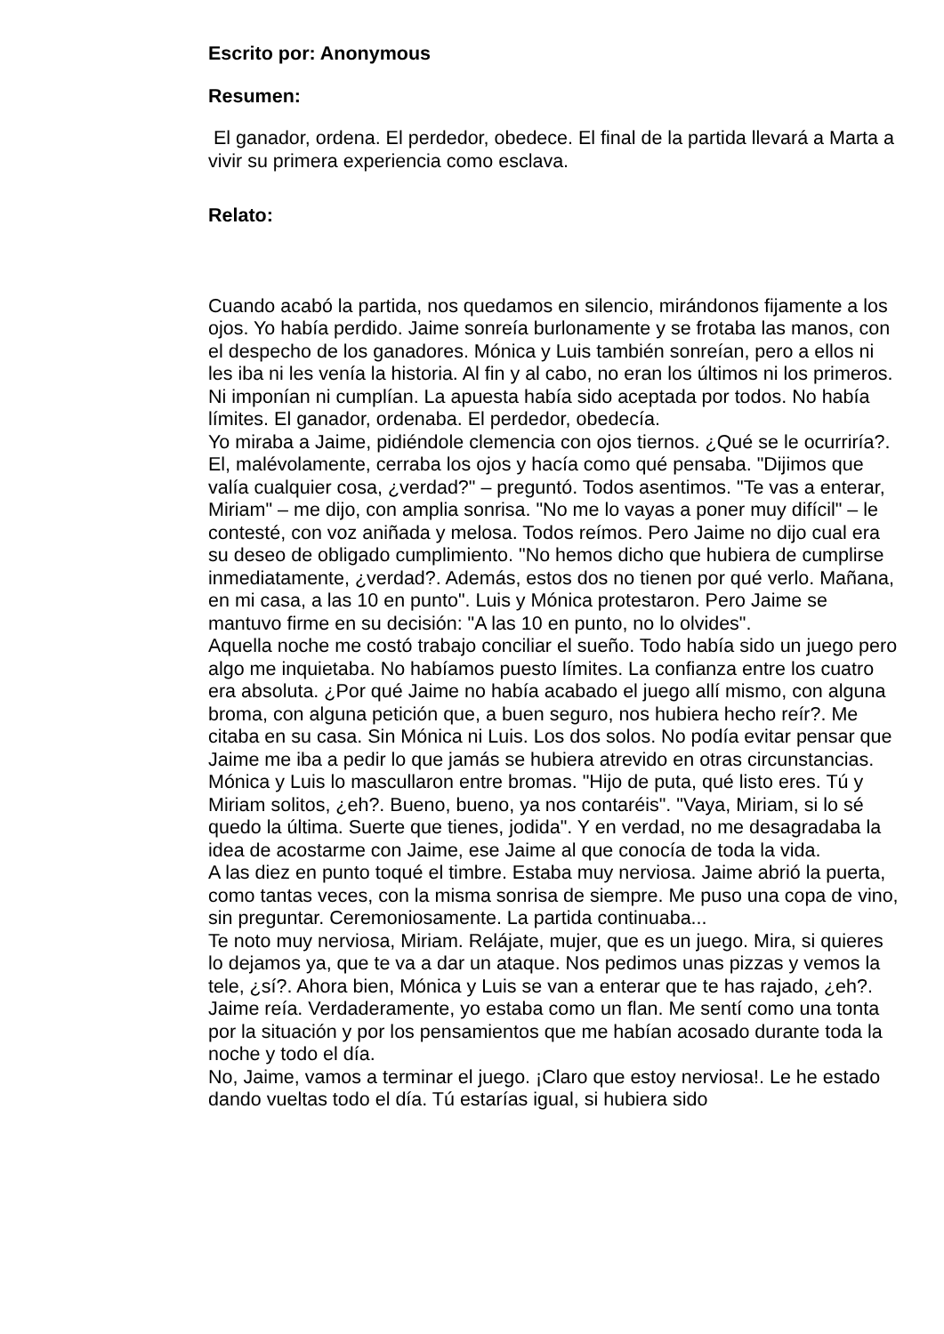Escrito por: Anonymous
Resumen:
El ganador, ordena. El perdedor, obedece. El final de la partida llevará a Marta a vivir su primera experiencia como esclava.
Relato:
Cuando acabó la partida, nos quedamos en silencio, mirándonos fijamente a los ojos. Yo había perdido. Jaime sonreía burlonamente y se frotaba las manos, con el despecho de los ganadores. Mónica y Luis también sonreían, pero a ellos ni les iba ni les venía la historia. Al fin y al cabo, no eran los últimos ni los primeros. Ni imponían ni cumplían. La apuesta había sido aceptada por todos. No había límites. El ganador, ordenaba. El perdedor, obedecía.
Yo miraba a Jaime, pidiéndole clemencia con ojos tiernos. ¿Qué se le ocurriría?. El, malévolamente, cerraba los ojos y hacía como qué pensaba. "Dijimos que valía cualquier cosa, ¿verdad?" – preguntó. Todos asentimos. "Te vas a enterar, Miriam" – me dijo, con amplia sonrisa. "No me lo vayas a poner muy difícil" – le contesté, con voz aniñada y melosa. Todos reímos. Pero Jaime no dijo cual era su deseo de obligado cumplimiento. "No hemos dicho que hubiera de cumplirse inmediatamente, ¿verdad?. Además, estos dos no tienen por qué verlo. Mañana, en mi casa, a las 10 en punto". Luis y Mónica protestaron. Pero Jaime se mantuvo firme en su decisión: "A las 10 en punto, no lo olvides".
Aquella noche me costó trabajo conciliar el sueño. Todo había sido un juego pero algo me inquietaba. No habíamos puesto límites. La confianza entre los cuatro era absoluta. ¿Por qué Jaime no había acabado el juego allí mismo, con alguna broma, con alguna petición que, a buen seguro, nos hubiera hecho reír?. Me citaba en su casa. Sin Mónica ni Luis. Los dos solos. No podía evitar pensar que Jaime me iba a pedir lo que jamás se hubiera atrevido en otras circunstancias. Mónica y Luis lo mascullaron entre bromas. "Hijo de puta, qué listo eres. Tú y Miriam solitos, ¿eh?. Bueno, bueno, ya nos contaréis". "Vaya, Miriam, si lo sé quedo la última. Suerte que tienes, jodida". Y en verdad, no me desagradaba la idea de acostarme con Jaime, ese Jaime al que conocía de toda la vida.
A las diez en punto toqué el timbre. Estaba muy nerviosa. Jaime abrió la puerta, como tantas veces, con la misma sonrisa de siempre. Me puso una copa de vino, sin preguntar. Ceremoniosamente. La partida continuaba...
Te noto muy nerviosa, Miriam. Relájate, mujer, que es un juego. Mira, si quieres lo dejamos ya, que te va a dar un ataque. Nos pedimos unas pizzas y vemos la tele, ¿sí?. Ahora bien, Mónica y Luis se van a enterar que te has rajado, ¿eh?.
Jaime reía. Verdaderamente, yo estaba como un flan. Me sentí como una tonta por la situación y por los pensamientos que me habían acosado durante toda la noche y todo el día.
No, Jaime, vamos a terminar el juego. ¡Claro que estoy nerviosa!. Le he estado dando vueltas todo el día. Tú estarías igual, si hubiera sido